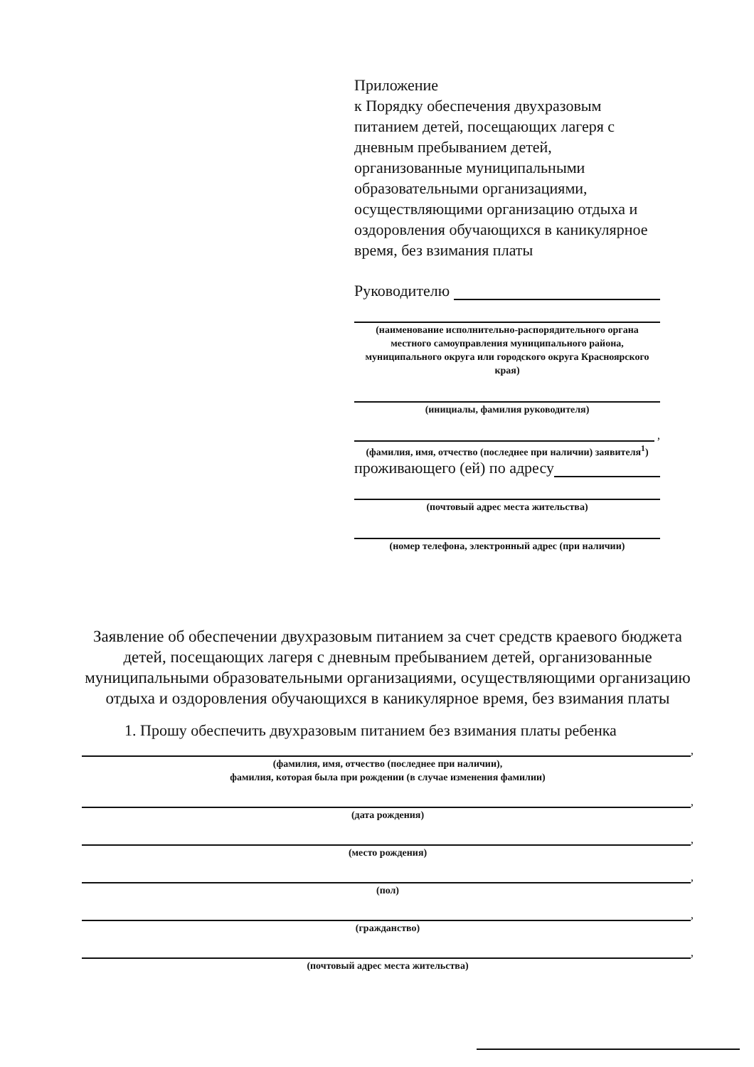Приложение
к Порядку обеспечения двухразовым питанием детей, посещающих лагеря с дневным пребыванием детей, организованные муниципальными образовательными организациями, осуществляющими организацию отдыха и оздоровления обучающихся в каникулярное время, без взимания платы
Руководителю
(наименование исполнительно-распорядительного органа местного самоуправления муниципального района, муниципального округа или городского округа Красноярского края)
(инициалы, фамилия руководителя)
,
(фамилия, имя, отчество (последнее при наличии) заявителя<sup>1</sup>)
проживающего (ей) по адресу
(почтовый адрес места жительства)
(номер телефона, электронный адрес (при наличии)
Заявление об обеспечении двухразовым питанием за счет средств краевого бюджета детей, посещающих лагеря с дневным пребыванием детей, организованные муниципальными образовательными организациями, осуществляющими организацию отдыха и оздоровления обучающихся в каникулярное время, без взимания платы
1. Прошу обеспечить двухразовым питанием без взимания платы ребенка
,
(фамилия, имя, отчество (последнее при наличии),
фамилия, которая была при рождении (в случае изменения фамилии)
,
(дата рождения)
,
(место рождения)
,
(пол)
,
(гражданство)
,
(почтовый адрес места жительства)